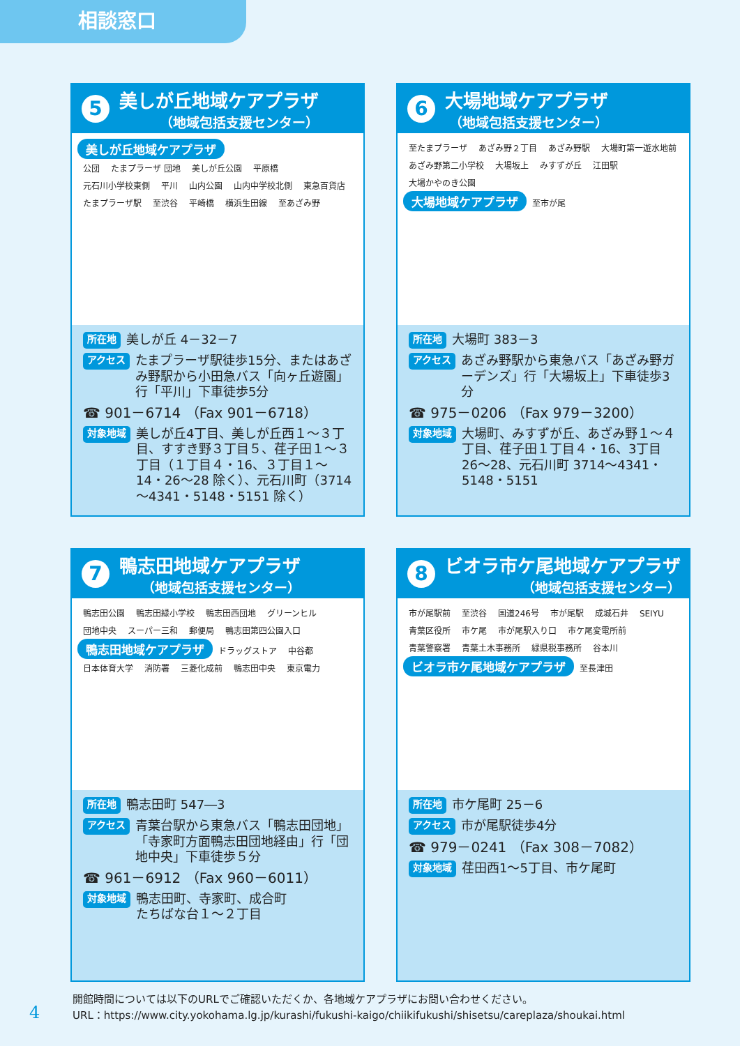相談窓口
5
美しが丘地域ケアプラザ
（地域包括支援センター）
美しが丘地域ケアプラザ
公団 たまプラーザ 団地 美しが丘公園 平原橋 元石川小学校東側 平川 山内公園 山内中学校北側 東急百貨店 たまプラーザ駅 至渋谷 平崎橋 横浜生田線 至あざみ野
所在地 美しが丘 4－32－7
アクセス たまプラーザ駅徒歩15分、またはあざみ野駅から小田急バス「向ヶ丘遊園」行「平川」下車徒歩5分
☎ 901－6714 （Fax 901－6718）
対象地域 美しが丘4丁目、美しが丘西１～３丁目、すすき野３丁目５、荏子田１～３丁目（１丁目４・16、３丁目１～14・26～28 除く）、元石川町（3714～4341・5148・5151 除く）
6
大場地域ケアプラザ
（地域包括支援センター）
至たまプラーザ あざみ野２丁目 あざみ野駅 大場町第一遊水地前 あざみ野第二小学校 大場坂上 みすずが丘 江田駅 大場かやのき公園
大場地域ケアプラザ 至市が尾
所在地 大場町 383－3
アクセス あざみ野駅から東急バス「あざみ野ガーデンズ」行「大場坂上」下車徒歩3分
☎ 975－0206 （Fax 979－3200）
対象地域 大場町、みすずが丘、あざみ野１～４丁目、荏子田１丁目４・16、3丁目 26～28、元石川町 3714～4341・5148・5151
7
鴨志田地域ケアプラザ
（地域包括支援センター）
鴨志田公園 鴨志田緑小学校 鴨志田西団地 グリーンヒル 団地中央 スーパー三和 郵便局 鴨志田第四公園入口
鴨志田地域ケアプラザ ドラッグストア 中谷都 日本体育大学 消防署 三菱化成前 鴨志田中央 東京電力
所在地 鴨志田町 547―3
アクセス 青葉台駅から東急バス「鴨志田団地」「寺家町方面鴨志田団地経由」行「団地中央」下車徒歩５分
☎ 961－6912 （Fax 960－6011）
対象地域 鴨志田町、寺家町、成合町
たちばな台１～２丁目
8
ビオラ市ケ尾地域ケアプラザ
（地域包括支援センター）
市が尾駅前 至渋谷 国道246号 市が尾駅 成城石井 SEIYU 青葉区役所 市ケ尾 市が尾駅入り口 市ケ尾変電所前 青葉警察署 青葉土木事務所 緑県税事務所 谷本川
ビオラ市ケ尾地域ケアプラザ 至長津田
所在地 市ケ尾町 25－6
アクセス 市が尾駅徒歩4分
☎ 979－0241 （Fax 308－7082）
対象地域 荏田西1～5丁目、市ケ尾町
開館時間については以下のURLでご確認いただくか、各地域ケアプラザにお問い合わせください。
URL：https://www.city.yokohama.lg.jp/kurashi/fukushi-kaigo/chiikifukushi/shisetsu/careplaza/shoukai.html
4